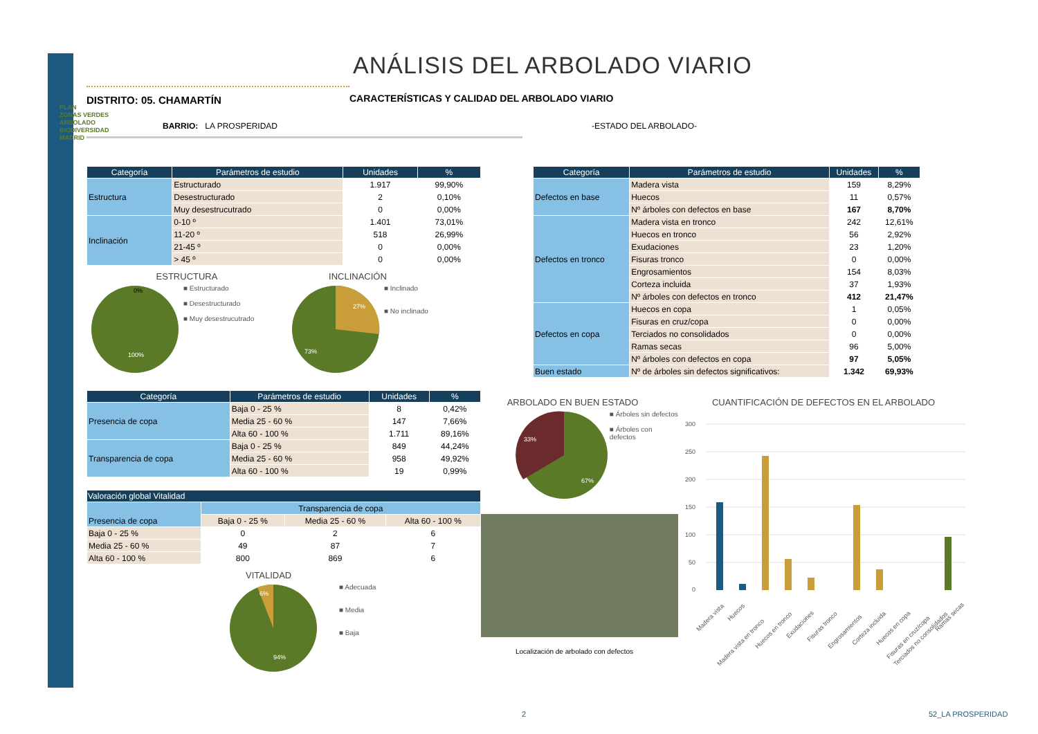PLAN
ZONAS VERDES
ARBOLADO
BIODIVERSIDAD
MADRID
ANÁLISIS DEL ARBOLADO VIARIO
DISTRITO: 05. CHAMARTÍN CARACTERÍSTICAS Y CALIDAD DEL ARBOLADO VIARIO
BARRIO: LA PROSPERIDAD -ESTADO DEL ARBOLADO-
| Categoría | Parámetros de estudio | Unidades | % |
| --- | --- | --- | --- |
| Estructura | Estructurado | 1.917 | 99,90% |
| | Desestructurado | 2 | 0,10% |
| | Muy desestrucutrado | 0 | 0,00% |
| Inclinación | 0-10 º | 1.401 | 73,01% |
| | 11-20 º | 518 | 26,99% |
| | 21-45 º | 0 | 0,00% |
| | > 45 º | 0 | 0,00% |
ESTRUCTURA
100%
0%
■ Estructurado
■ Desestructurado
■ Muy desestrucutrado
INCLINACIÓN
27%
73%
■ Inclinado
■ No inclinado
| Categoría | Parámetros de estudio | Unidades | % |
| --- | --- | --- | --- |
| Presencia de copa | Baja 0 - 25 % | 8 | 0,42% |
| | Media 25 - 60 % | 147 | 7,66% |
| | Alta 60 - 100 % | 1.711 | 89,16% |
| Transparencia de copa | Baja 0 - 25 % | 849 | 44,24% |
| | Media 25 - 60 % | 958 | 49,92% |
| | Alta 60 - 100 % | 19 | 0,99% |
| Valoración global Vitalidad | | | |
| --- | --- | --- | --- |
| Presencia de copa | Transparencia de copa | | |
| | Baja 0 - 25 % | Media 25 - 60 % | Alta 60 - 100 % |
| Baja 0 - 25 % | 0 | 2 | 6 |
| Media 25 - 60 % | 49 | 87 | 7 |
| Alta 60 - 100 % | 800 | 869 | 6 |
VITALIDAD
6%
94%
■ Adecuada
■ Media
■ Baja
| Categoría | Parámetros de estudio | Unidades | % |
| --- | --- | --- | --- |
| Defectos en base | Madera vista | 159 | 8,29% |
| | Huecos | 11 | 0,57% |
| | Nº árboles con defectos en base | 167 | 8,70% |
| Defectos en tronco | Madera vista en tronco | 242 | 12,61% |
| | Huecos en tronco | 56 | 2,92% |
| | Exudaciones | 23 | 1,20% |
| | Fisuras tronco | 0 | 0,00% |
| | Engrosamientos | 154 | 8,03% |
| | Corteza incluida | 37 | 1,93% |
| | Nº árboles con defectos en tronco | 412 | 21,47% |
| Defectos en copa | Huecos en copa | 1 | 0,05% |
| | Fisuras en cruz/copa | 0 | 0,00% |
| | Terciados no consolidados | 0 | 0,00% |
| | Ramas secas | 96 | 5,00% |
| | Nº árboles con defectos en copa | 97 | 5,05% |
| Buen estado | Nº de árboles sin defectos significativos: | 1.342 | 69,93% |
ARBOLADO EN BUEN ESTADO
33%
67%
■ Árboles sin defectos
■ Árboles con defectos
Localización de arbolado con defectos
CUANTIFICACIÓN DE DEFECTOS EN EL ARBOLADO
300
250
200
150
100
50
0
Madera vista
Huecos
Madera vista en tronco
Huecos en tronco
Exudaciones
Fisuras tronco
Engrosamientos
Corteza incluida
Huecos en copa
Fisuras en cruz/copa
Terciados no consolidados
Ramas secas
2 52_LA PROSPERIDAD